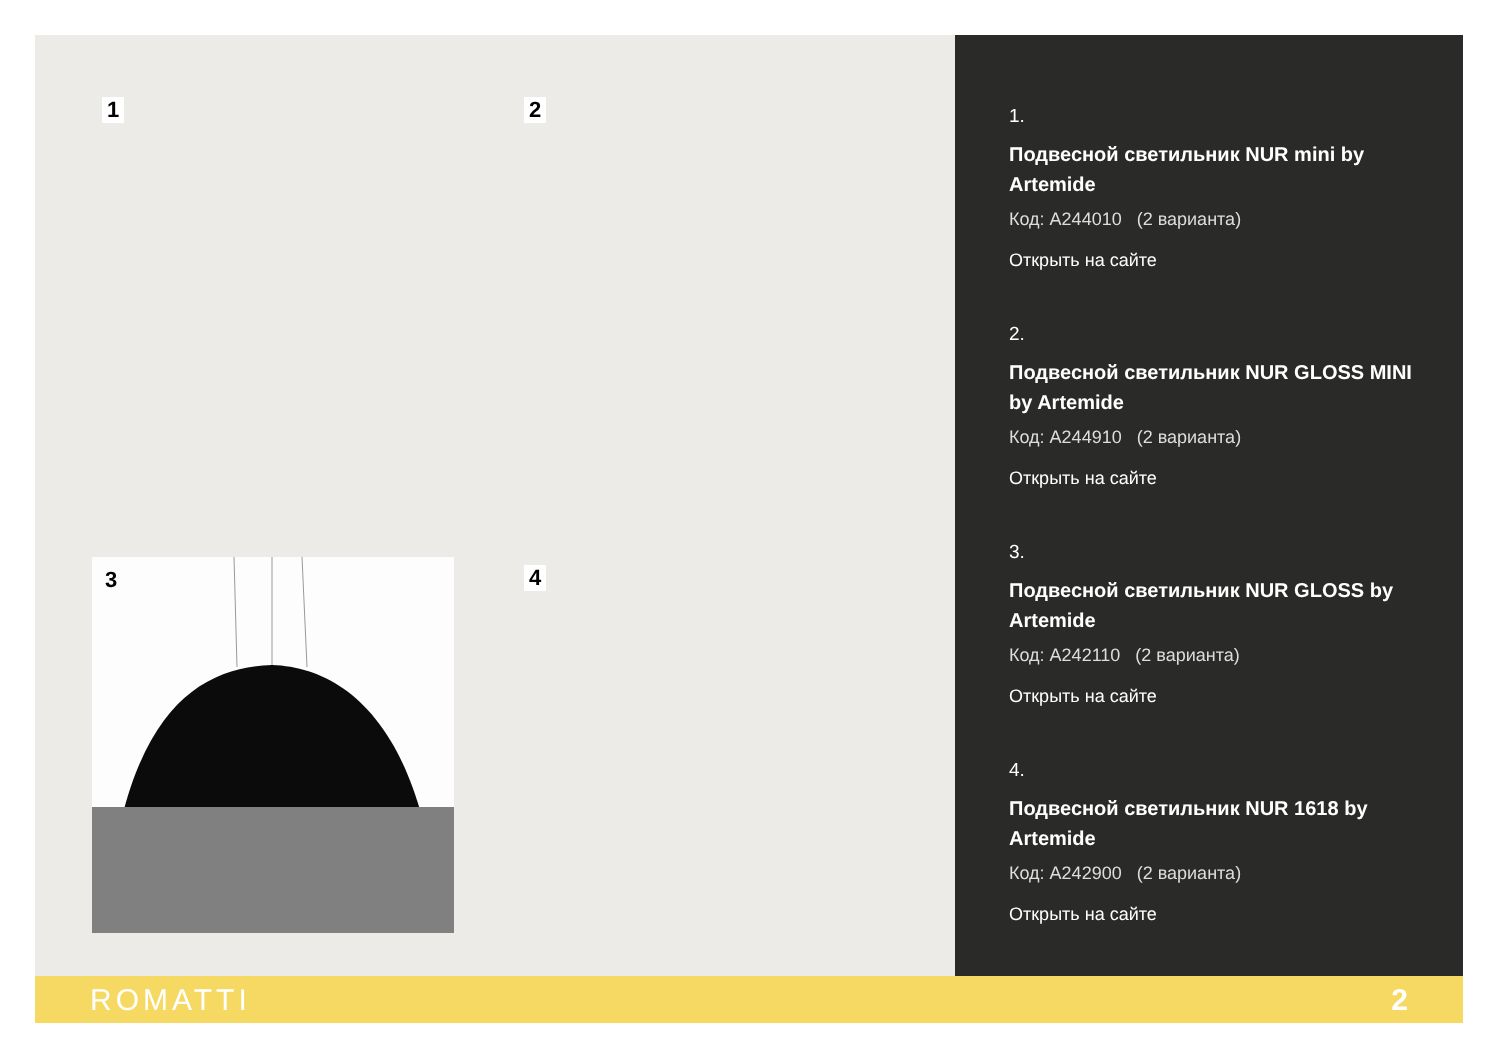1 2
3 4
1.
Подвесной светильник NUR mini by Artemide
Код: A244010 (2 варианта)
Открыть на сайте
2.
Подвесной светильник NUR GLOSS MINI by Artemide
Код: A244910 (2 варианта)
Открыть на сайте
3.
Подвесной светильник NUR GLOSS by Artemide
Код: A242110 (2 варианта)
Открыть на сайте
4.
Подвесной светильник NUR 1618 by Artemide
Код: A242900 (2 варианта)
Открыть на сайте
ROMATTI 2